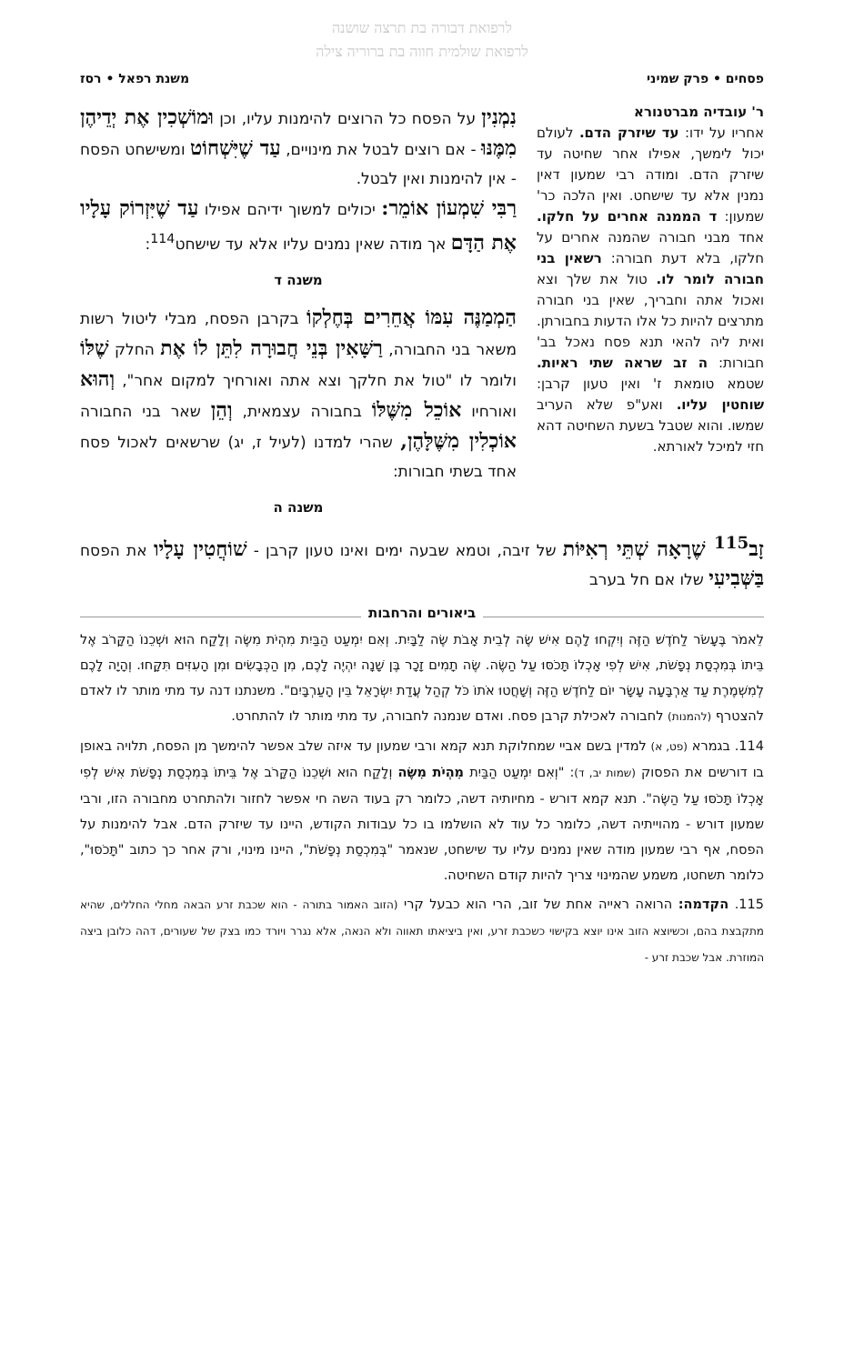לרפואת דבורה בת תרצה שושנה
לרפואת שולמית חווה בת ברוריה צילה
פסחים • פרק שמיני משנת רפאל • רסז
ר' עובדיה מברטנורא
אחריו על ידו: עד שיזרק הדם. לעולם יכול לימשך, אפילו אחר שחיטה עד שיזרק הדם. ומודה רבי שמעון דאין נמנין אלא עד שישחט. ואין הלכה כר' שמעון: ד הממנה אחרים על חלקו. אחד מבני חבורה שהמנה אחרים על חלקו, בלא דעת חבורה: רשאין בני חבורה לומר לו. טול את שלך וצא ואכול אתה וחבריך, שאין בני חבורה מתרצים להיות כל אלו הדעות בחבורתן. ואית ליה להאי תנא פסח נאכל בב' חבורות: ה זב שראה שתי ראיות. שטמא טומאת ז' ואין טעון קרבן: שוחטין עליו. ואע"פ שלא העריב שמשו. והוא שטבל בשעת השחיטה דהא חזי למיכל לאורתא.
נִמְנִין על הפסח כל הרוצים להימנות עליו, וכן וּמוֹשְׁכִין אֶת יְדֵיהֶן מִמֶּנּוּ - אם רוצים לבטל את מינויים, עַד שֶׁיִּשְׁחוֹט ומשישחט הפסח - אין להימנות ואין לבטל.
רַבִּי שִׁמְעוֹן אוֹמֵר: יכולים למשוך ידיהם אפילו עַד שֶׁיִּזְרוֹק עָלָיו אֶת הַדָּם אך מודה שאין נמנים עליו אלא עד שישחט<sup>114</sup>:
משנה ד
הַמְמַנֶּה עִמּוֹ אֲחֵרִים בְּחֶלְקוֹ בקרבן הפסח, מבלי ליטול רשות משאר בני החבורה, רַשָּׁאִין בְּנֵי חֲבוּרָה לִתֵּן לוֹ אֶת החלק שֶׁלּוֹ ולומר לו "טול את חלקך וצא אתה ואורחיך למקום אחר", וְהוּא ואורחיו אוֹכֵל מִשֶּׁלּוֹ בחבורה עצמאית, וְהֵן שאר בני החבורה אוֹכְלִין מִשֶּׁלָּהֶן, שהרי למדנו (לעיל ז, יג) שרשאים לאכול פסח אחד בשתי חבורות:
משנה ה
זָב<sup>115</sup> שֶׁרָאָה שְׁתֵּי רְאִיּוֹת של זיבה, וטמא שבעה ימים ואינו טעון קרבן - שׁוֹחֲטִין עָלָיו את הפסח בַּשְּׁבִיעִי שלו אם חל בערב
ביאורים והרחבות
לֵאמֹר בֶּעָשֹׂר לַחֹדֶשׁ הַזֶּה וְיִקְחוּ לָהֶם אִישׁ שֶׂה לְבֵית אָבֹת שֶׂה לַבָּיִת. וְאִם יִמְעַט הַבַּיִת מִהְיֹת מִשֶּׂה וְלָקַח הוּא וּשְׁכֵנוֹ הַקָּרֹב אֶל בֵּיתוֹ בְּמִכְסַת נְפָשֹׁת, אִישׁ לְפִי אָכְלוֹ תָּכֹסּוּ עַל הַשֶּׂה. שֶׂה תָמִים זָכָר בֶּן שָׁנָה יִהְיֶה לָכֶם, מִן הַכְּבָשִׂים וּמִן הָעִזִּים תִּקָּחוּ. וְהָיָה לָכֶם לְמִשְׁמֶרֶת עַד אַרְבָּעָה עָשָׂר יוֹם לַחֹדֶשׁ הַזֶּה וְשָׁחֲטוּ אֹתוֹ כֹּל קְהַל עֲדַת יִשְׂרָאֵל בֵּין הָעַרְבָּיִם". משנתנו דנה עד מתי מותר לו לאדם להצטרף (להמנות) לחבורה לאכילת קרבן פסח. ואדם שנמנה לחבורה, עד מתי מותר לו להתחרט.
114. בגמרא (פט, א) למדין בשם אביי שמחלוקת תנא קמא ורבי שמעון עד איזה שלב אפשר להימשך מן הפסח, תלויה באופן בו דורשים את הפסוק (שמות יב, ד): "וְאִם יִמְעַט הַבַּיִת מִהְיֹת מִשֶּׂה וְלָקַח הוּא וּשְׁכֵנוֹ הַקָּרֹב אֶל בֵּיתוֹ בְּמִכְסַת נְפָשֹׁת אִישׁ לְפִי אָכְלוֹ תָּכֹסּוּ עַל הַשֶּׂה". תנא קמא דורש - מחיותיה דשה, כלומר רק בעוד השה חי אפשר לחזור ולהתחרט מחבורה הזו, ורבי שמעון דורש - מהוייתיה דשה, כלומר כל עוד לא הושלמו בו כל עבודות הקודש, היינו עד שיזרק הדם. אבל להימנות על הפסח, אף רבי שמעון מודה שאין נמנים עליו עד שישחט, שנאמר "בְּמִכְסַת נְפָשֹׁת", היינו מינוי, ורק אחר כך כתוב "תָּכֹסּוּ", כלומר תשחטו, משמע שהמינוי צריך להיות קודם השחיטה.
115. הקדמה: הרואה ראייה אחת של זוב, הרי הוא כבעל קרי (הזוב האמור בתורה - הוא שכבת זרע הבאה מחלי החללים, שהיא מתקבצת בהם, וכשיוצא הזוב אינו יוצא בקישוי כשכבת זרע, ואין ביציאתו תאווה ולא הנאה, אלא נגרר ויורד כמו בצק של שעורים, דהה כלובן ביצה המוזרת. אבל שכבת זרע -